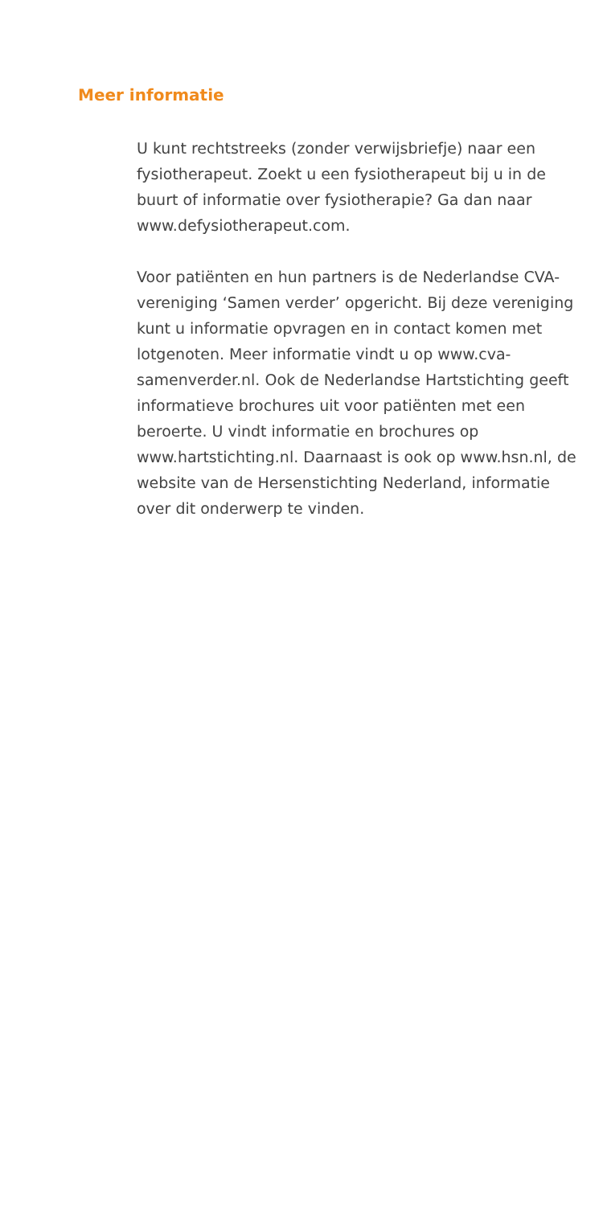Meer informatie
U kunt rechtstreeks (zonder verwijsbriefje) naar een fysiotherapeut. Zoekt u een fysiotherapeut bij u in de buurt of informatie over fysiotherapie? Ga dan naar www.defysiotherapeut.com.
Voor patiënten en hun partners is de Nederlandse CVA-vereniging ‘Samen verder’ opgericht. Bij deze vereniging kunt u informatie opvragen en in contact komen met lotgenoten. Meer informatie vindt u op www.cva-samenverder.nl. Ook de Nederlandse Hartstichting geeft informatieve brochures uit voor patiënten met een beroerte. U vindt informatie en brochures op www.hartstichting.nl. Daarnaast is ook op www.hsn.nl, de website van de Hersenstichting Nederland, informatie over dit onderwerp te vinden.